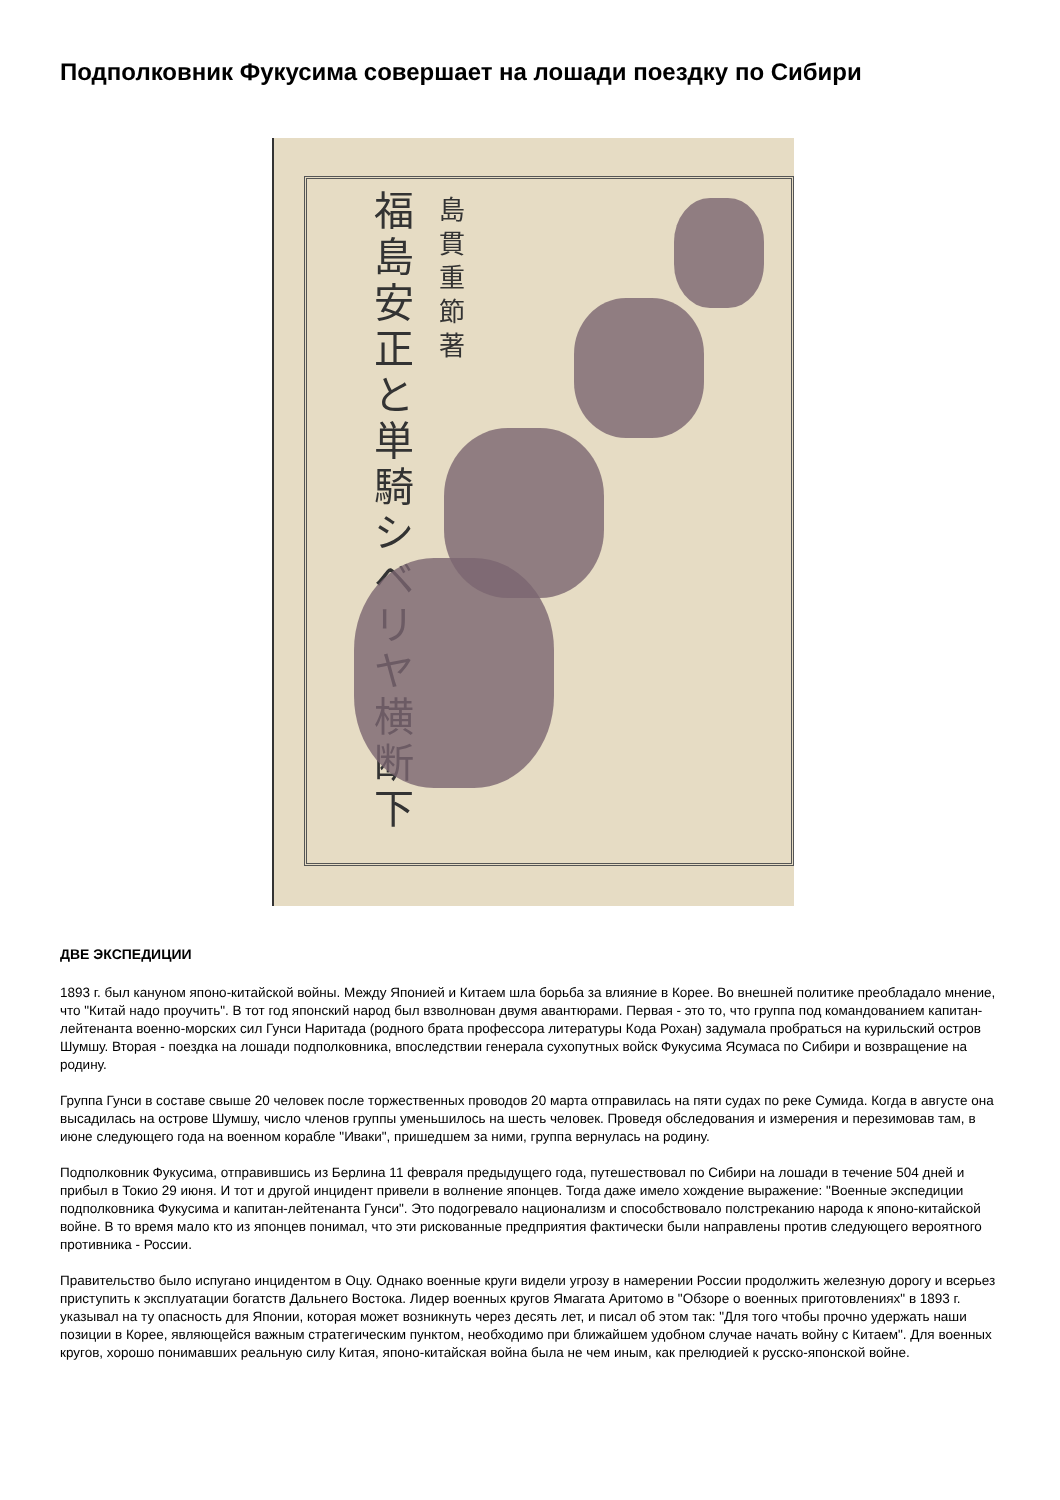Подполковник Фукусима совершает на лошади поездку по Сибири
福島安正と単騎シベリヤ横断 下
島貫重節 著
ДВЕ ЭКСПЕДИЦИИ
1893 г. был кануном японо-китайской войны. Между Японией и Китаем шла борьба за влияние в Корее. Во внешней политике преобладало мнение, что "Китай надо проучить". В тот год японский народ был взволнован двумя авантюрами. Первая - это то, что группа под командованием капитан-лейтенанта военно-морских сил Гунси Наритада (родного брата профессора литературы Кода Рохан) задумала пробраться на курильский остров Шумшу. Вторая - поездка на лошади подполковника, впоследствии генерала сухопутных войск Фукусима Ясумаса по Сибири и возвращение на родину.
Группа Гунси в составе свыше 20 человек после торжественных проводов 20 марта отправилась на пяти судах по реке Сумида. Когда в августе она высадилась на острове Шумшу, число членов группы уменьшилось на шесть человек. Проведя обследования и измерения и перезимовав там, в июне следующего года на военном корабле "Иваки", пришедшем за ними, группа вернулась на родину.
Подполковник Фукусима, отправившись из Берлина 11 февраля предыдущего года, путешествовал по Сибири на лошади в течение 504 дней и прибыл в Токио 29 июня. И тот и другой инцидент привели в волнение японцев. Тогда даже имело хождение выражение: "Военные экспедиции подполковника Фукусима и капитан-лейтенанта Гунси". Это подогревало национализм и способствовало полстреканию народа к японо-китайской войне. В то время мало кто из японцев понимал, что эти рискованные предприятия фактически были направлены против следующего вероятного противника - России.
Правительство было испугано инцидентом в Оцу. Однако военные круги видели угрозу в намерении России продолжить железную дорогу и всерьез приступить к эксплуатации богатств Дальнего Востока. Лидер военных кругов Ямагата Аритомо в "Обзоре о военных приготовлениях" в 1893 г. указывал на ту опасность для Японии, которая может возникнуть через десять лет, и писал об этом так: "Для того чтобы прочно удержать наши позиции в Корее, являющейся важным стратегическим пунктом, необходимо при ближайшем удобном случае начать войну с Китаем". Для военных кругов, хорошо понимавших реальную силу Китая, японо-китайская война была не чем иным, как прелюдией к русско-японской войне.